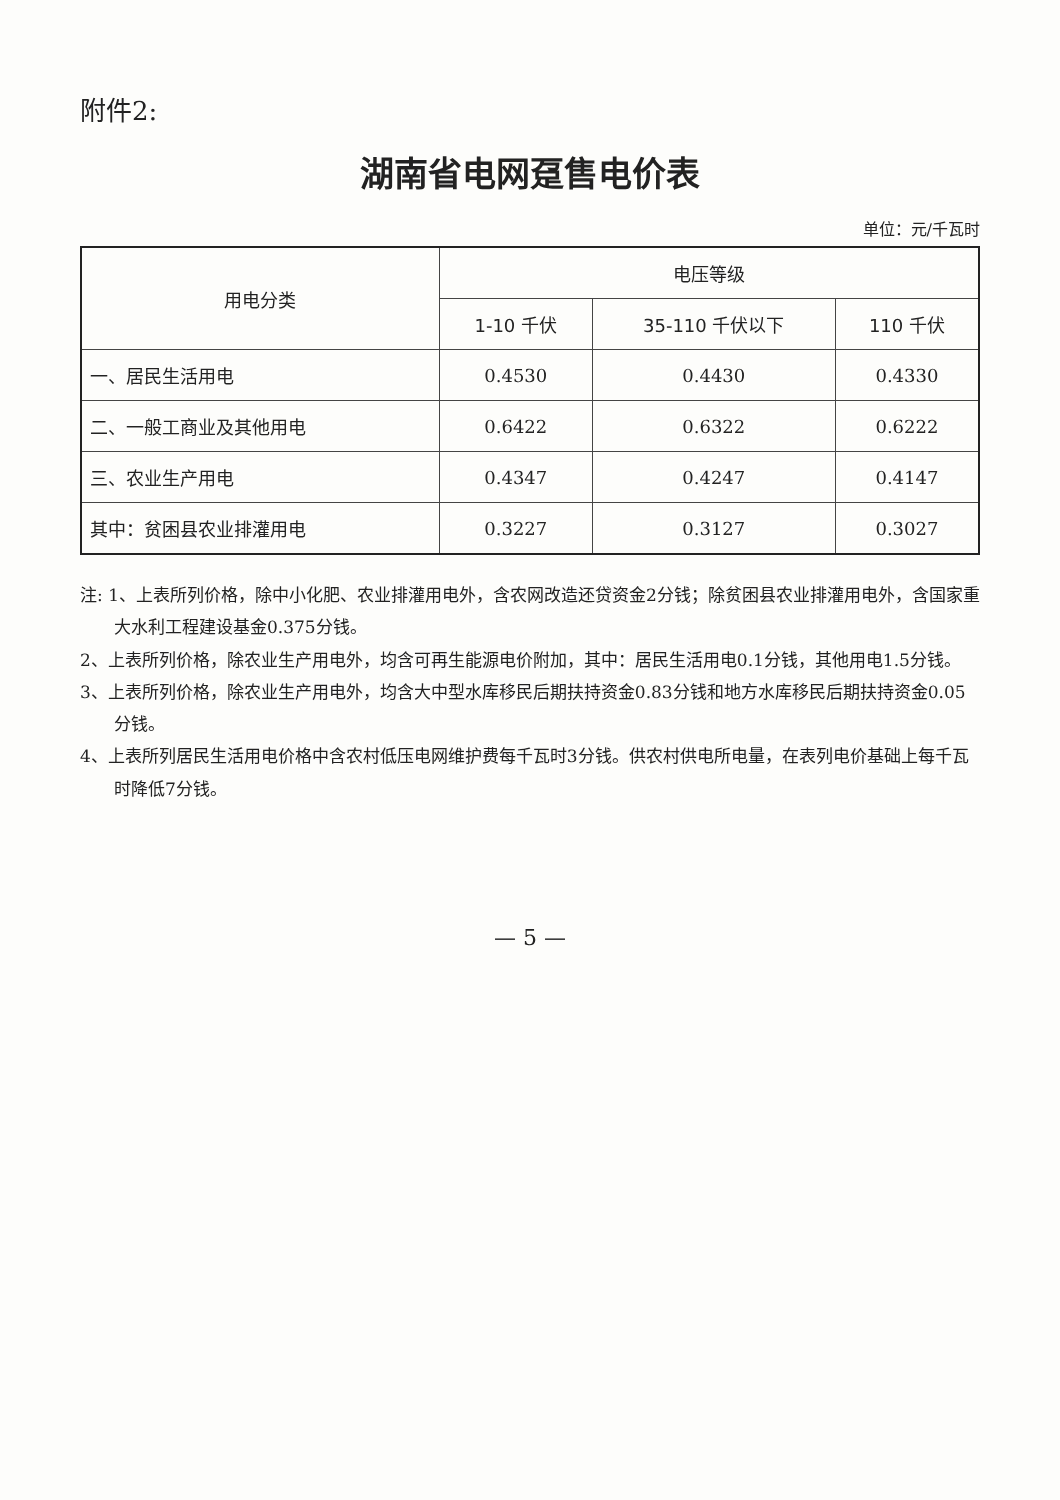附件2:
湖南省电网趸售电价表
单位：元/千瓦时
| 用电分类 | 电压等级 | | |
| --- | --- | --- | --- |
| | 1-10 千伏 | 35-110 千伏以下 | 110 千伏 |
| 一、居民生活用电 | 0.4530 | 0.4430 | 0.4330 |
| 二、一般工商业及其他用电 | 0.6422 | 0.6322 | 0.6222 |
| 三、农业生产用电 | 0.4347 | 0.4247 | 0.4147 |
| 其中：贫困县农业排灌用电 | 0.3227 | 0.3127 | 0.3027 |
注: 1、上表所列价格，除中小化肥、农业排灌用电外，含农网改造还贷资金2分钱；除贫困县农业排灌用电外，含国家重大水利工程建设基金0.375分钱。
2、上表所列价格，除农业生产用电外，均含可再生能源电价附加，其中：居民生活用电0.1分钱，其他用电1.5分钱。
3、上表所列价格，除农业生产用电外，均含大中型水库移民后期扶持资金0.83分钱和地方水库移民后期扶持资金0.05分钱。
4、上表所列居民生活用电价格中含农村低压电网维护费每千瓦时3分钱。供农村供电所电量，在表列电价基础上每千瓦时降低7分钱。
— 5 —